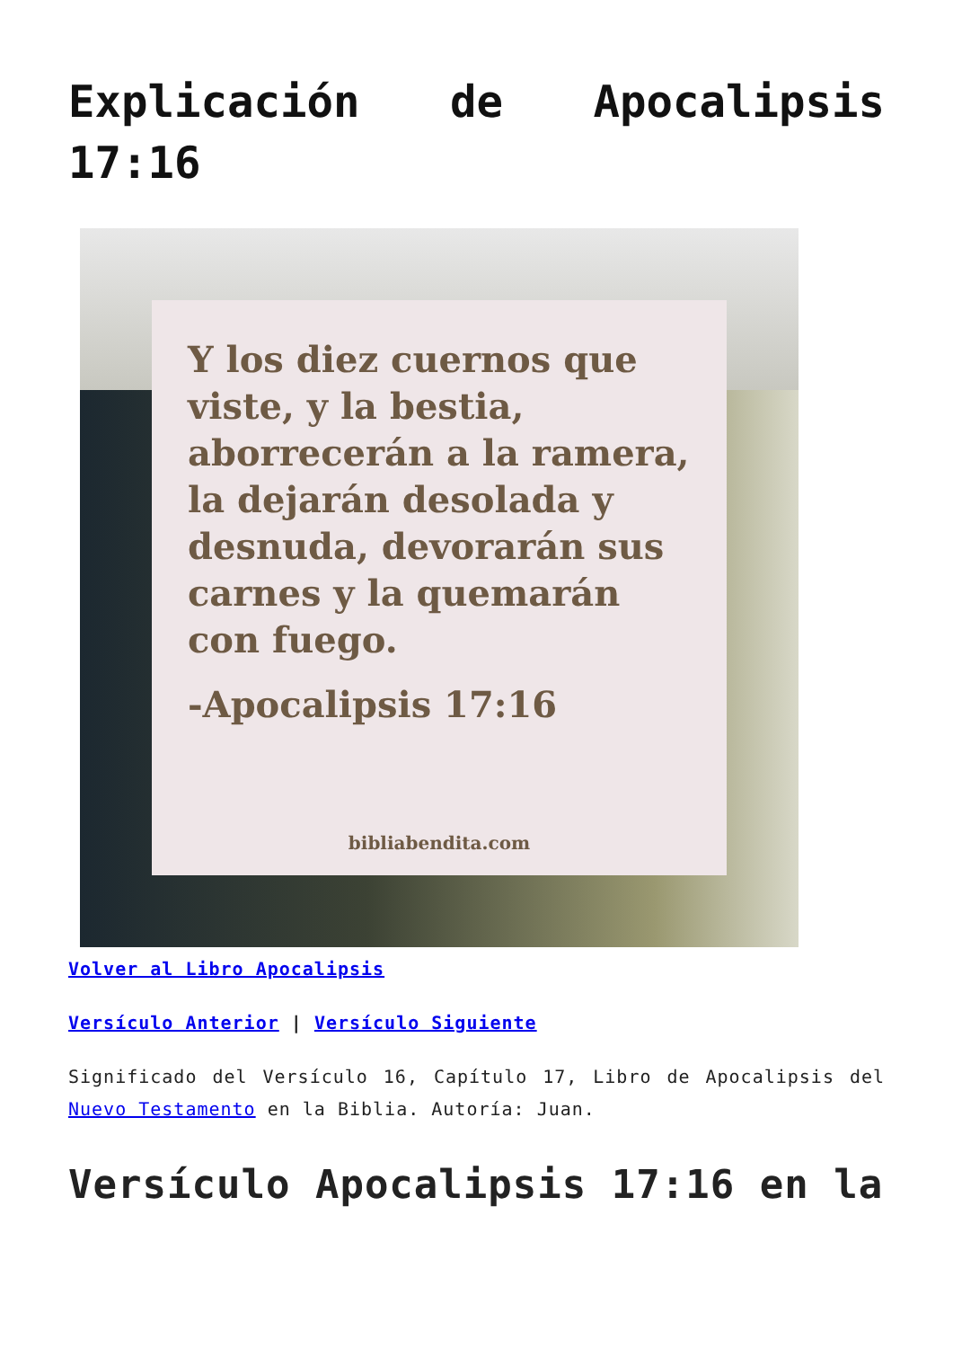Explicación de Apocalipsis 17:16
Y los diez cuernos que viste, y la bestia, aborrecerán a la ramera, la dejarán desolada y desnuda, devorarán sus carnes y la quemarán con fuego.
-Apocalipsis 17:16
bibliabendita.com
Volver al Libro Apocalipsis
Versículo Anterior | Versículo Siguiente
Significado del Versículo 16, Capítulo 17, Libro de Apocalipsis del Nuevo Testamento en la Biblia. Autoría: Juan.
Versículo Apocalipsis 17:16 en la